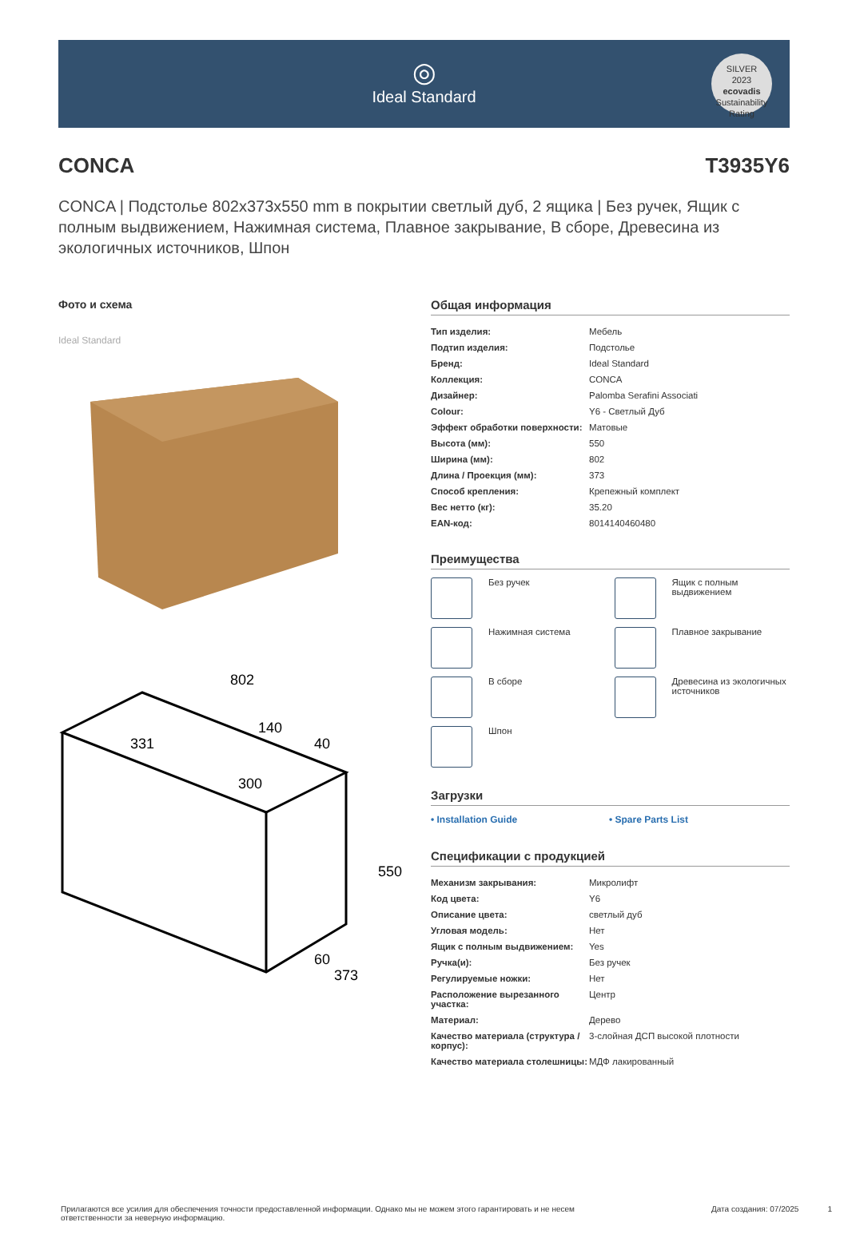◎
Ideal Standard
SILVER
2023
ecovadis
Sustainability Rating
CONCA T3935Y6
CONCA | Подстолье 802x373x550 mm в покрытии светлый дуб, 2 ящика | Без ручек, Ящик с полным выдвижением, Нажимная система, Плавное закрывание, В сборе, Древесина из экологичных источников, Шпон
Фото и схема
Ideal Standard
802
331
140
40
300
550
60
373
Общая информация
| Тип изделия: | Мебель |
| Подтип изделия: | Подстолье |
| Бренд: | Ideal Standard |
| Коллекция: | CONCA |
| Дизайнер: | Palomba Serafini Associati |
| Colour: | Y6 - Светлый Дуб |
| Эффект обработки поверхности: | Матовые |
| Высота (мм): | 550 |
| Ширина (мм): | 802 |
| Длина / Проекция (мм): | 373 |
| Способ крепления: | Крепежный комплект |
| Вес нетто (кг): | 35.20 |
| EAN-код: | 8014140460480 |
Преимущества
Без ручек
Ящик с полным выдвижением
Нажимная система
Плавное закрывание
В сборе
Древесина из экологичных источников
Шпон
Загрузки
• Installation Guide • Spare Parts List
Спецификации с продукцией
| Механизм закрывания: | Микролифт |
| Код цвета: | Y6 |
| Описание цвета: | светлый дуб |
| Угловая модель: | Нет |
| Ящик с полным выдвижением: | Yes |
| Ручка(и): | Без ручек |
| Регулируемые ножки: | Нет |
| Расположение вырезанного участка: | Центр |
| Материал: | Дерево |
| Качество материала (структура / корпус): | 3-слойная ДСП высокой плотности |
| Качество материала столешницы: | МДФ лакированный |
Прилагаются все усилия для обеспечения точности предоставленной информации. Однако мы не можем этого гарантировать и не несем ответственности за неверную информацию. Дата создания: 07/2025 1